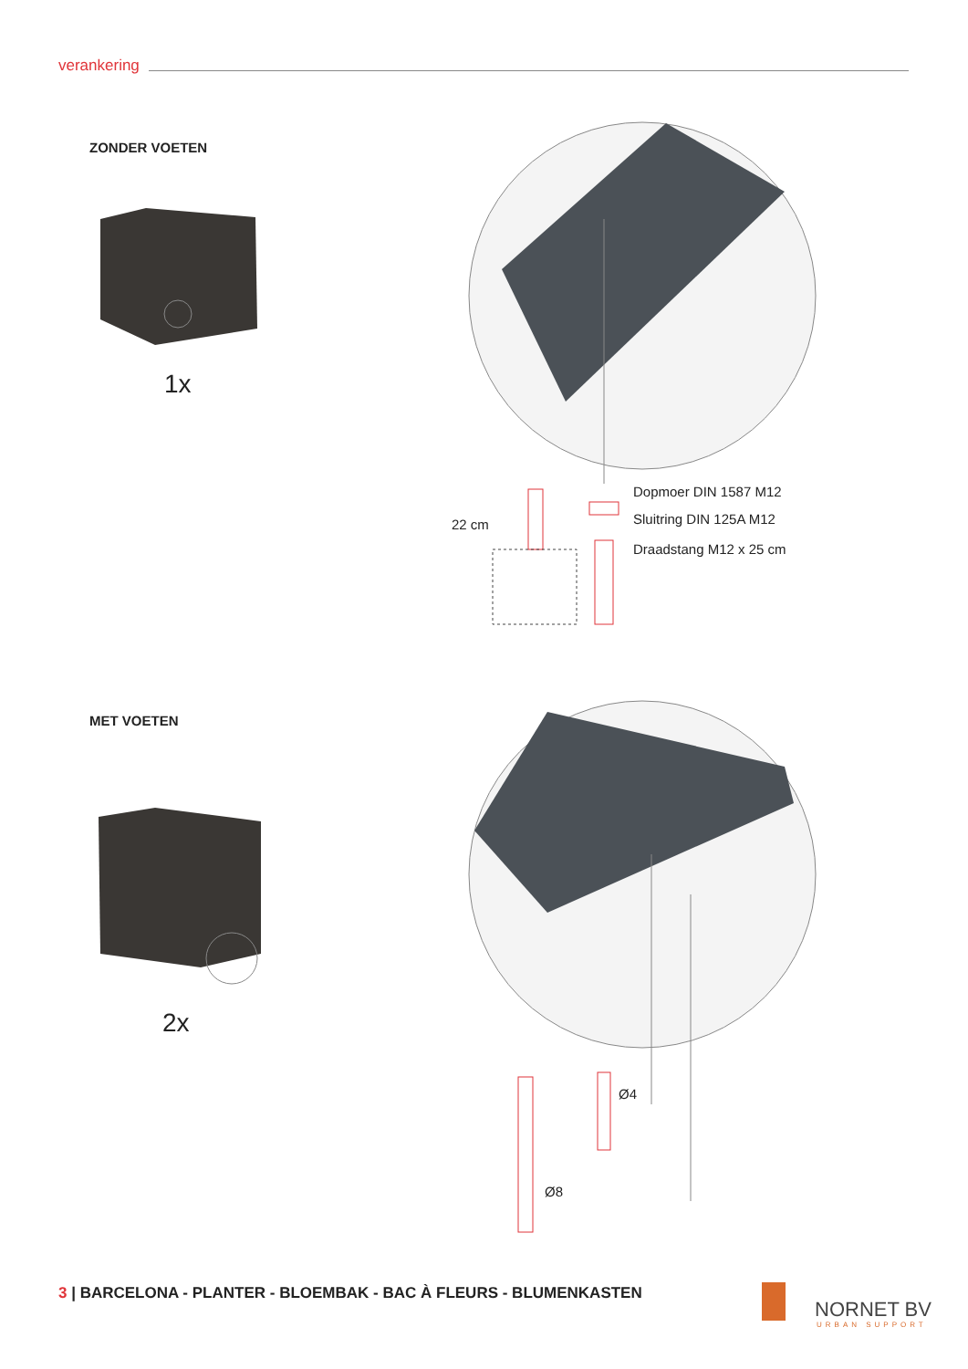verankering
ZONDER VOETEN
1x
Dopmoer DIN 1587 M12
Sluitring DIN 125A M12
Draadstang M12 x 25 cm
22 cm
MET VOETEN
2x
Ø4
Ø8
3 | BARCELONA - PLANTER - BLOEMBAK - BAC À FLEURS - BLUMENKASTEN
NORNET BV
URBAN SUPPORT